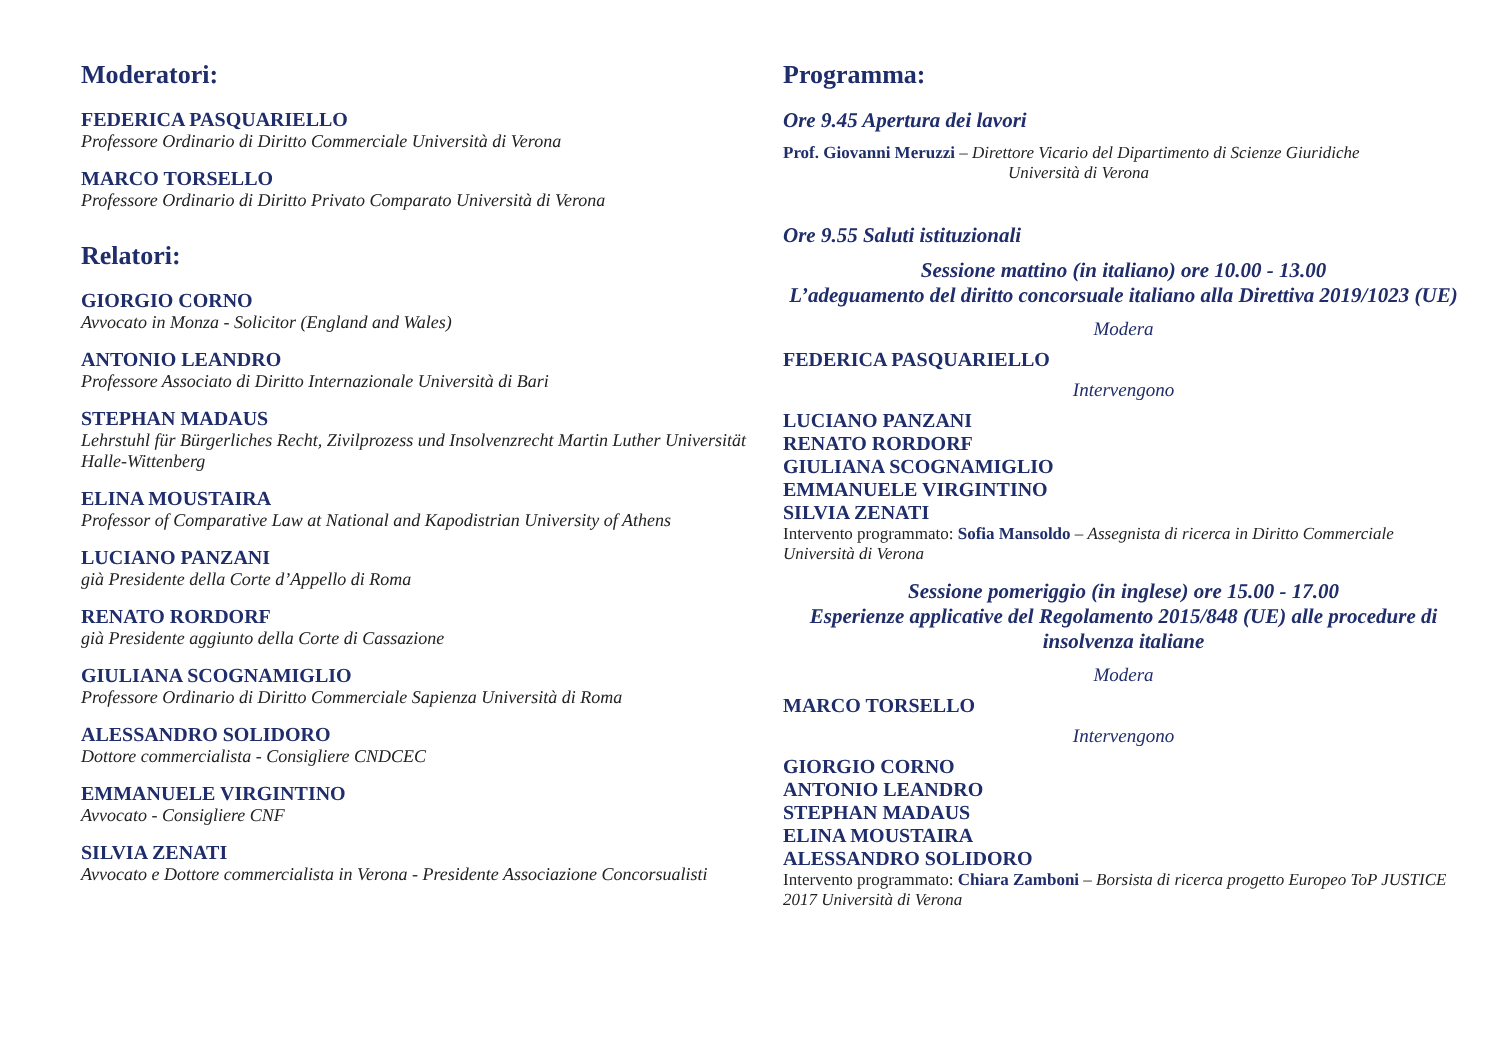Moderatori:
FEDERICA PASQUARIELLO
Professore Ordinario di Diritto Commerciale Università di Verona
MARCO TORSELLO
Professore Ordinario di Diritto Privato Comparato Università di Verona
Relatori:
GIORGIO CORNO
Avvocato in Monza - Solicitor (England and Wales)
ANTONIO LEANDRO
Professore Associato di Diritto Internazionale Università di Bari
STEPHAN MADAUS
Lehrstuhl für Bürgerliches Recht, Zivilprozess und Insolvenzrecht Martin Luther Universität Halle-Wittenberg
ELINA MOUSTAIRA
Professor of Comparative Law at National and Kapodistrian University of Athens
LUCIANO PANZANI
già Presidente della Corte d’Appello di Roma
RENATO RORDORF
già Presidente aggiunto della Corte di Cassazione
GIULIANA SCOGNAMIGLIO
Professore Ordinario di Diritto Commerciale Sapienza Università di Roma
ALESSANDRO SOLIDORO
Dottore commercialista - Consigliere CNDCEC
EMMANUELE VIRGINTINO
Avvocato - Consigliere CNF
SILVIA ZENATI
Avvocato e Dottore commercialista in Verona - Presidente Associazione Concorsualisti
Programma:
Ore 9.45 Apertura dei lavori
Prof. Giovanni Meruzzi – Direttore Vicario del Dipartimento di Scienze Giuridiche
Università di Verona
Ore 9.55 Saluti istituzionali
Sessione mattino (in italiano) ore 10.00 - 13.00
L’adeguamento del diritto concorsuale italiano alla Direttiva 2019/1023 (UE)
Modera
FEDERICA PASQUARIELLO
Intervengono
LUCIANO PANZANI
RENATO RORDORF
GIULIANA SCOGNAMIGLIO
EMMANUELE VIRGINTINO
SILVIA ZENATI
Intervento programmato: Sofia Mansoldo – Assegnista di ricerca in Diritto Commerciale Università di Verona
Sessione pomeriggio (in inglese) ore 15.00 - 17.00
Esperienze applicative del Regolamento 2015/848 (UE) alle procedure di insolvenza italiane
Modera
MARCO TORSELLO
Intervengono
GIORGIO CORNO
ANTONIO LEANDRO
STEPHAN MADAUS
ELINA MOUSTAIRA
ALESSANDRO SOLIDORO
Intervento programmato: Chiara Zamboni – Borsista di ricerca progetto Europeo ToP JUSTICE 2017 Università di Verona